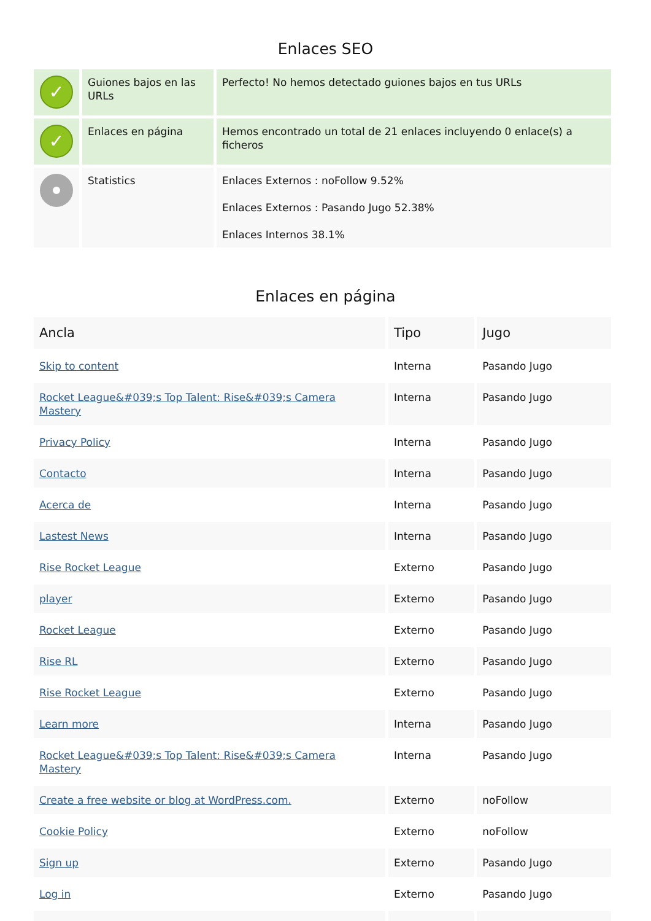Enlaces SEO
| ✓ | Guiones bajos en las URLs | Perfecto! No hemos detectado guiones bajos en tus URLs |
| ✓ | Enlaces en página | Hemos encontrado un total de 21 enlaces incluyendo 0 enlace(s) a ficheros |
| | Statistics | Enlaces Externos : noFollow 9.52% Enlaces Externos : Pasando Jugo 52.38% Enlaces Internos 38.1% |
Enlaces en página
| Ancla | Tipo | Jugo |
| --- | --- | --- |
| Skip to content | Interna | Pasando Jugo |
| Rocket League&#039;s Top Talent: Rise&#039;s Camera Mastery | Interna | Pasando Jugo |
| Privacy Policy | Interna | Pasando Jugo |
| Contacto | Interna | Pasando Jugo |
| Acerca de | Interna | Pasando Jugo |
| Lastest News | Interna | Pasando Jugo |
| Rise Rocket League | Externo | Pasando Jugo |
| player | Externo | Pasando Jugo |
| Rocket League | Externo | Pasando Jugo |
| Rise RL | Externo | Pasando Jugo |
| Rise Rocket League | Externo | Pasando Jugo |
| Learn more | Interna | Pasando Jugo |
| Rocket League&#039;s Top Talent: Rise&#039;s Camera Mastery | Interna | Pasando Jugo |
| Create a free website or blog at WordPress.com. | Externo | noFollow |
| Cookie Policy | Externo | noFollow |
| Sign up | Externo | Pasando Jugo |
| Log in | Externo | Pasando Jugo |